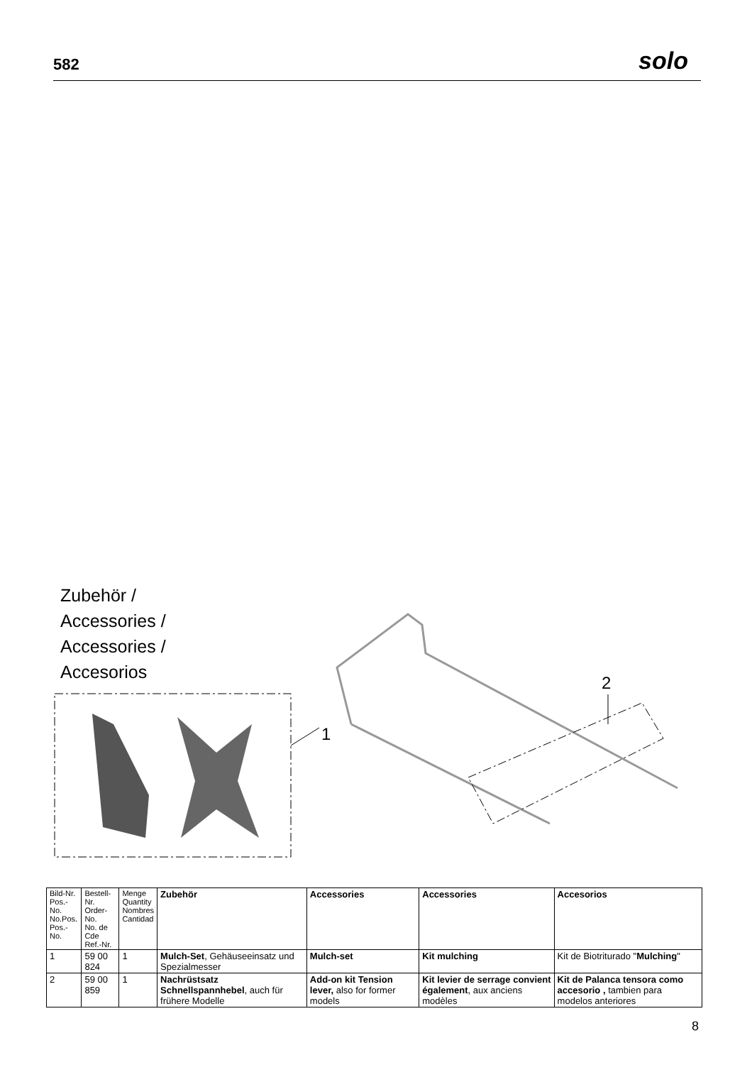582 solo
Zubehör /
Accessories /
Accessories /
Accesorios
1
2
| Bild-Nr. Pos.-No. No.Pos. Pos.-No. | Bestell-Nr. Order-No. No. de Cde Ref.-Nr. | Menge Quantity Nombres Cantidad | Zubehör | Accessories | Accessories | Accesorios |
| --- | --- | --- | --- | --- | --- | --- |
| 1 | 59 00 824 | 1 | Mulch-Set , Gehäuseeinsatz und Spezialmesser | Mulch-set | Kit mulching | Kit de Biotriturado " Mulching " |
| 2 | 59 00 859 | 1 | Nachrüstsatz Schnellspannhebel , auch für frühere Modelle | Add-on kit Tension lever, also for former models | Kit levier de serrage convient également , aux anciens modèles | Kit de Palanca tensora como accesorio , tambien para modelos anteriores |
8